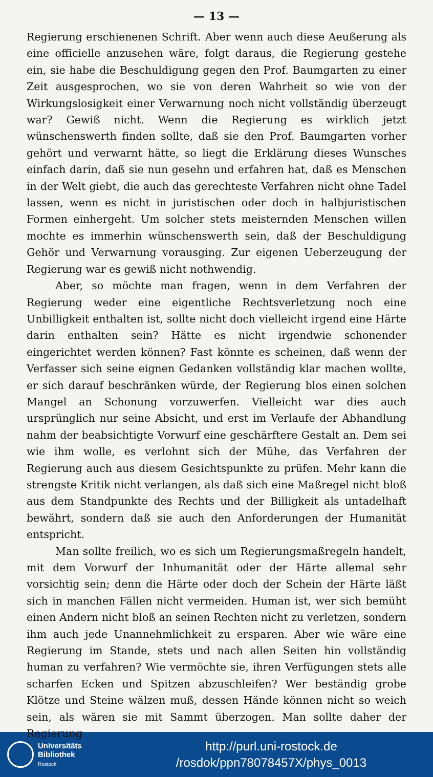— 13 —
Regierung erschienenen Schrift. Aber wenn auch diese Aeußerung als eine officielle anzusehen wäre, folgt daraus, die Regierung gestehe ein, sie habe die Beschuldigung gegen den Prof. Baumgarten zu einer Zeit ausgesprochen, wo sie von deren Wahrheit so wie von der Wirkungslosigkeit einer Verwarnung noch nicht vollständig überzeugt war? Gewiß nicht. Wenn die Regierung es wirklich jetzt wünschenswerth finden sollte, daß sie den Prof. Baumgarten vorher gehört und verwarnt hätte, so liegt die Erklärung dieses Wunsches einfach darin, daß sie nun gesehn und erfahren hat, daß es Menschen in der Welt giebt, die auch das gerechteste Verfahren nicht ohne Tadel lassen, wenn es nicht in juristischen oder doch in halbjuristischen Formen einhergeht. Um solcher stets meisternden Menschen willen mochte es immerhin wünschenswerth sein, daß der Beschuldigung Gehör und Verwarnung vorausging. Zur eigenen Ueberzeugung der Regierung war es gewiß nicht nothwendig.
Aber, so möchte man fragen, wenn in dem Verfahren der Regierung weder eine eigentliche Rechtsverletzung noch eine Unbilligkeit enthalten ist, sollte nicht doch vielleicht irgend eine Härte darin enthalten sein? Hätte es nicht irgendwie schonender eingerichtet werden können? Fast könnte es scheinen, daß wenn der Verfasser sich seine eignen Gedanken vollständig klar machen wollte, er sich darauf beschränken würde, der Regierung blos einen solchen Mangel an Schonung vorzuwerfen. Vielleicht war dies auch ursprünglich nur seine Absicht, und erst im Verlaufe der Abhandlung nahm der beabsichtigte Vorwurf eine geschärftere Gestalt an. Dem sei wie ihm wolle, es verlohnt sich der Mühe, das Verfahren der Regierung auch aus diesem Gesichtspunkte zu prüfen. Mehr kann die strengste Kritik nicht verlangen, als daß sich eine Maßregel nicht bloß aus dem Standpunkte des Rechts und der Billigkeit als untadelhaft bewährt, sondern daß sie auch den Anforderungen der Humanität entspricht.
Man sollte freilich, wo es sich um Regierungsmaßregeln handelt, mit dem Vorwurf der Inhumanität oder der Härte allemal sehr vorsichtig sein; denn die Härte oder doch der Schein der Härte läßt sich in manchen Fällen nicht vermeiden. Human ist, wer sich bemüht einen Andern nicht bloß an seinen Rechten nicht zu verletzen, sondern ihm auch jede Unannehmlichkeit zu ersparen. Aber wie wäre eine Regierung im Stande, stets und nach allen Seiten hin vollständig human zu verfahren? Wie vermöchte sie, ihren Verfügungen stets alle scharfen Ecken und Spitzen abzuschleifen? Wer beständig grobe Klötze und Steine wälzen muß, dessen Hände können nicht so weich sein, als wären sie mit Sammt überzogen. Man sollte daher der Regierung
Universitäts
Bibliothek
Rostock
http://purl.uni-rostock.de
/rosdok/ppn78078457X/phys_0013